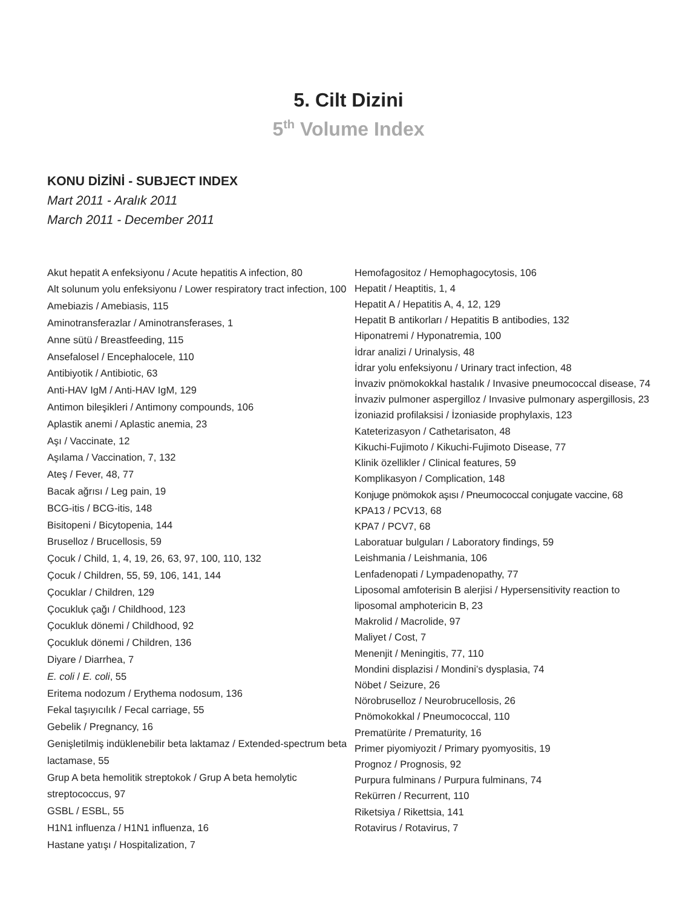5. Cilt Dizini
5<sup>th</sup> Volume Index
KONU DİZİNİ - SUBJECT INDEX
Mart 2011 - Aralık 2011
March 2011 - December 2011
Akut hepatit A enfeksiyonu / Acute hepatitis A infection, 80
Alt solunum yolu enfeksiyonu / Lower respiratory tract infection, 100
Amebiazis / Amebiasis, 115
Aminotransferazlar / Aminotransferases, 1
Anne sütü / Breastfeeding, 115
Ansefalosel / Encephalocele, 110
Antibiyotik / Antibiotic, 63
Anti-HAV IgM / Anti-HAV IgM, 129
Antimon bileşikleri / Antimony compounds, 106
Aplastik anemi / Aplastic anemia, 23
Aşı / Vaccinate, 12
Aşılama / Vaccination, 7, 132
Ateş / Fever, 48, 77
Bacak ağrısı / Leg pain, 19
BCG-itis / BCG-itis, 148
Bisitopeni / Bicytopenia, 144
Bruselloz / Brucellosis, 59
Çocuk / Child, 1, 4, 19, 26, 63, 97, 100, 110, 132
Çocuk / Children, 55, 59, 106, 141, 144
Çocuklar / Children, 129
Çocukluk çağı / Childhood, 123
Çocukluk dönemi / Childhood, 92
Çocukluk dönemi / Children, 136
Diyare / Diarrhea, 7
E. coli / E. coli, 55
Eritema nodozum / Erythema nodosum, 136
Fekal taşıyıcılık / Fecal carriage, 55
Gebelik / Pregnancy, 16
Genişletilmiş indüklenebilir beta laktamaz / Extended-spectrum beta lactamase, 55
Grup A beta hemolitik streptokok / Grup A beta hemolytic streptococcus, 97
GSBL / ESBL, 55
H1N1 influenza / H1N1 influenza, 16
Hastane yatışı / Hospitalization, 7
Hemofagositoz / Hemophagocytosis, 106
Hepatit / Heaptitis, 1, 4
Hepatit A / Hepatitis A, 4, 12, 129
Hepatit B antikorları / Hepatitis B antibodies, 132
Hiponatremi / Hyponatremia, 100
İdrar analizi / Urinalysis, 48
İdrar yolu enfeksiyonu / Urinary tract infection, 48
İnvaziv pnömokokkal hastalık / Invasive pneumococcal disease, 74
İnvaziv pulmoner aspergilloz / Invasive pulmonary aspergillosis, 23
İzoniazid profilaksisi / İzoniaside prophylaxis, 123
Kateterizasyon / Cathetarisaton, 48
Kikuchi-Fujimoto / Kikuchi-Fujimoto Disease, 77
Klinik özellikler / Clinical features, 59
Komplikasyon / Complication, 148
Konjuge pnömokok aşısı / Pneumococcal conjugate vaccine, 68
KPA13 / PCV13, 68
KPA7 / PCV7, 68
Laboratuar bulguları / Laboratory findings, 59
Leishmania / Leishmania, 106
Lenfadenopati / Lympadenopathy, 77
Liposomal amfoterisin B alerjisi / Hypersensitivity reaction to liposomal amphotericin B, 23
Makrolid / Macrolide, 97
Maliyet / Cost, 7
Menenjit / Meningitis, 77, 110
Mondini displazisi / Mondini’s dysplasia, 74
Nöbet / Seizure, 26
Nörobruselloz / Neurobrucellosis, 26
Pnömokokkal / Pneumococcal, 110
Prematürite / Prematurity, 16
Primer piyomiyozit / Primary pyomyositis, 19
Prognoz / Prognosis, 92
Purpura fulminans / Purpura fulminans, 74
Rekürren / Recurrent, 110
Riketsiya / Rikettsia, 141
Rotavirus / Rotavirus, 7